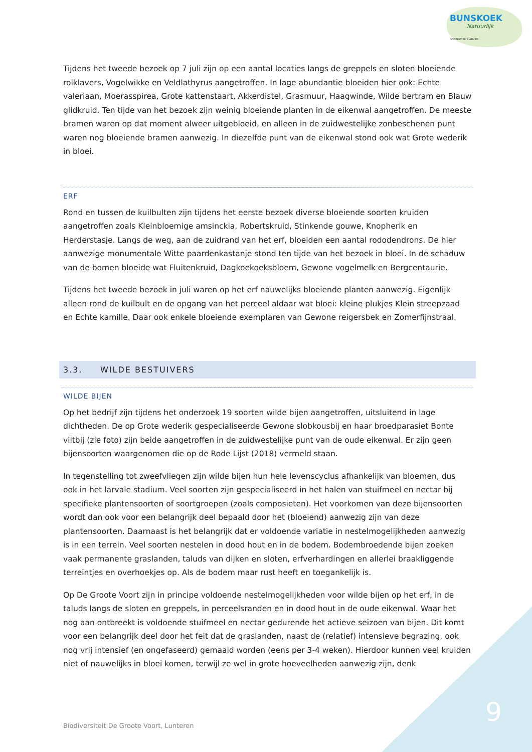BUNSKOEK
Natuurlijk
ONDERZOEK & ADVIES
Tijdens het tweede bezoek op 7 juli zijn op een aantal locaties langs de greppels en sloten bloeiende rolklavers, Vogelwikke en Veldlathyrus aangetroffen. In lage abundantie bloeiden hier ook: Echte valeriaan, Moerasspirea, Grote kattenstaart, Akkerdistel, Grasmuur, Haagwinde, Wilde bertram en Blauw glidkruid. Ten tijde van het bezoek zijn weinig bloeiende planten in de eikenwal aangetroffen. De meeste bramen waren op dat moment alweer uitgebloeid, en alleen in de zuidwestelijke zonbeschenen punt waren nog bloeiende bramen aanwezig. In diezelfde punt van de eikenwal stond ook wat Grote wederik in bloei.
ERF
Rond en tussen de kuilbulten zijn tijdens het eerste bezoek diverse bloeiende soorten kruiden aangetroffen zoals Kleinbloemige amsinckia, Robertskruid, Stinkende gouwe, Knopherik en Herderstasje. Langs de weg, aan de zuidrand van het erf, bloeiden een aantal rododendrons. De hier aanwezige monumentale Witte paardenkastanje stond ten tijde van het bezoek in bloei. In de schaduw van de bomen bloeide wat Fluitenkruid, Dagkoekoeksbloem, Gewone vogelmelk en Bergcentaurie.
Tijdens het tweede bezoek in juli waren op het erf nauwelijks bloeiende planten aanwezig. Eigenlijk alleen rond de kuilbult en de opgang van het perceel aldaar wat bloei: kleine plukjes Klein streepzaad en Echte kamille. Daar ook enkele bloeiende exemplaren van Gewone reigersbek en Zomerfijnstraal.
3.3. WILDE BESTUIVERS
WILDE BIJEN
Op het bedrijf zijn tijdens het onderzoek 19 soorten wilde bijen aangetroffen, uitsluitend in lage dichtheden. De op Grote wederik gespecialiseerde Gewone slobkousbij en haar broedparasiet Bonte viltbij (zie foto) zijn beide aangetroffen in de zuidwestelijke punt van de oude eikenwal. Er zijn geen bijensoorten waargenomen die op de Rode Lijst (2018) vermeld staan.
In tegenstelling tot zweefvliegen zijn wilde bijen hun hele levenscyclus afhankelijk van bloemen, dus ook in het larvale stadium. Veel soorten zijn gespecialiseerd in het halen van stuifmeel en nectar bij specifieke plantensoorten of soortgroepen (zoals composieten). Het voorkomen van deze bijensoorten wordt dan ook voor een belangrijk deel bepaald door het (bloeiend) aanwezig zijn van deze plantensoorten. Daarnaast is het belangrijk dat er voldoende variatie in nestelmogelijkheden aanwezig is in een terrein. Veel soorten nestelen in dood hout en in de bodem. Bodembroedende bijen zoeken vaak permanente graslanden, taluds van dijken en sloten, erfverhardingen en allerlei braakliggende terreintjes en overhoekjes op. Als de bodem maar rust heeft en toegankelijk is.
Op De Groote Voort zijn in principe voldoende nestelmogelijkheden voor wilde bijen op het erf, in de taluds langs de sloten en greppels, in perceelsranden en in dood hout in de oude eikenwal. Waar het nog aan ontbreekt is voldoende stuifmeel en nectar gedurende het actieve seizoen van bijen. Dit komt voor een belangrijk deel door het feit dat de graslanden, naast de (relatief) intensieve begrazing, ook nog vrij intensief (en ongefaseerd) gemaaid worden (eens per 3-4 weken). Hierdoor kunnen veel kruiden niet of nauwelijks in bloei komen, terwijl ze wel in grote hoeveelheden aanwezig zijn, denk
Biodiversiteit De Groote Voort, Lunteren
9